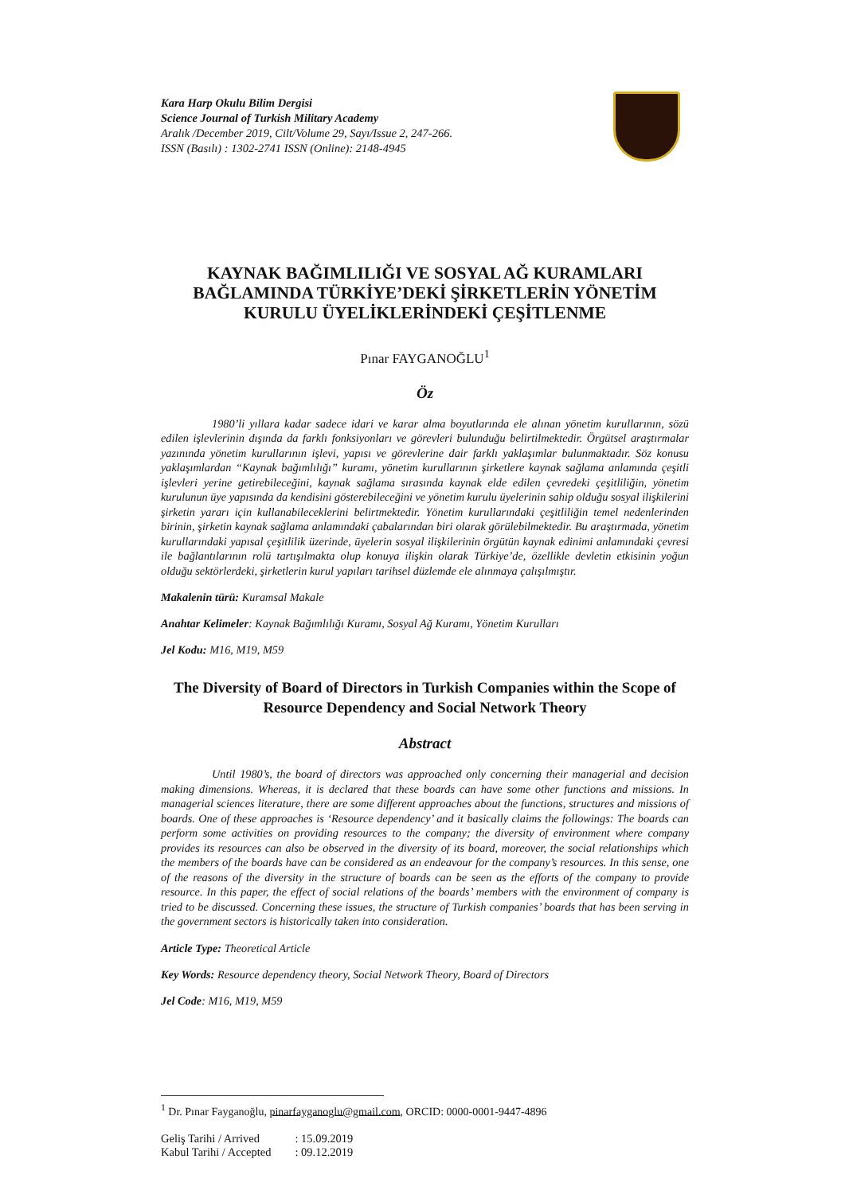Kara Harp Okulu Bilim Dergisi
Science Journal of Turkish Military Academy
Aralık /December 2019, Cilt/Volume 29, Sayı/Issue 2, 247-266.
ISSN (Basılı) : 1302-2741 ISSN (Online): 2148-4945
KAYNAK BAĞIMLILIĞI VE SOSYAL AĞ KURAMLARI BAĞLAMINDA TÜRKİYE’DEKİ ŞİRKETLERİN YÖNETİM KURULU ÜYELİKLERİNDEKİ ÇEŞİTLENME
Pınar FAYGANOĞLU<sup>1</sup>
Öz
1980’li yıllara kadar sadece idari ve karar alma boyutlarında ele alınan yönetim kurullarının, sözü edilen işlevlerinin dışında da farklı fonksiyonları ve görevleri bulunduğu belirtilmektedir. Örgütsel araştırmalar yazınında yönetim kurullarının işlevi, yapısı ve görevlerine dair farklı yaklaşımlar bulunmaktadır. Söz konusu yaklaşımlardan “Kaynak bağımlılığı” kuramı, yönetim kurullarının şirketlere kaynak sağlama anlamında çeşitli işlevleri yerine getirebileceğini, kaynak sağlama sırasında kaynak elde edilen çevredeki çeşitliliğin, yönetim kurulunun üye yapısında da kendisini gösterebileceğini ve yönetim kurulu üyelerinin sahip olduğu sosyal ilişkilerini şirketin yararı için kullanabileceklerini belirtmektedir. Yönetim kurullarındaki çeşitliliğin temel nedenlerinden birinin, şirketin kaynak sağlama anlamındaki çabalarından biri olarak görülebilmektedir. Bu araştırmada, yönetim kurullarındaki yapısal çeşitlilik üzerinde, üyelerin sosyal ilişkilerinin örgütün kaynak edinimi anlamındaki çevresi ile bağlantılarının rolü tartışılmakta olup konuya ilişkin olarak Türkiye’de, özellikle devletin etkisinin yoğun olduğu sektörlerdeki, şirketlerin kurul yapıları tarihsel düzlemde ele alınmaya çalışılmıştır.
Makalenin türü: Kuramsal Makale
Anahtar Kelimeler: Kaynak Bağımlılığı Kuramı, Sosyal Ağ Kuramı, Yönetim Kurulları
Jel Kodu: M16, M19, M59
The Diversity of Board of Directors in Turkish Companies within the Scope of Resource Dependency and Social Network Theory
Abstract
Until 1980’s, the board of directors was approached only concerning their managerial and decision making dimensions. Whereas, it is declared that these boards can have some other functions and missions. In managerial sciences literature, there are some different approaches about the functions, structures and missions of boards. One of these approaches is ‘Resource dependency’ and it basically claims the followings: The boards can perform some activities on providing resources to the company; the diversity of environment where company provides its resources can also be observed in the diversity of its board, moreover, the social relationships which the members of the boards have can be considered as an endeavour for the company’s resources. In this sense, one of the reasons of the diversity in the structure of boards can be seen as the efforts of the company to provide resource. In this paper, the effect of social relations of the boards’ members with the environment of company is tried to be discussed. Concerning these issues, the structure of Turkish companies’ boards that has been serving in the government sectors is historically taken into consideration.
Article Type: Theoretical Article
Key Words: Resource dependency theory, Social Network Theory, Board of Directors
Jel Code: M16, M19, M59
<sup>1</sup> Dr. Pınar Fayganoğlu, pinarfayganoglu@gmail.com, ORCID: 0000-0001-9447-4896
| Geliş Tarihi / Arrived | : 15.09.2019 |
| Kabul Tarihi / Accepted | : 09.12.2019 |